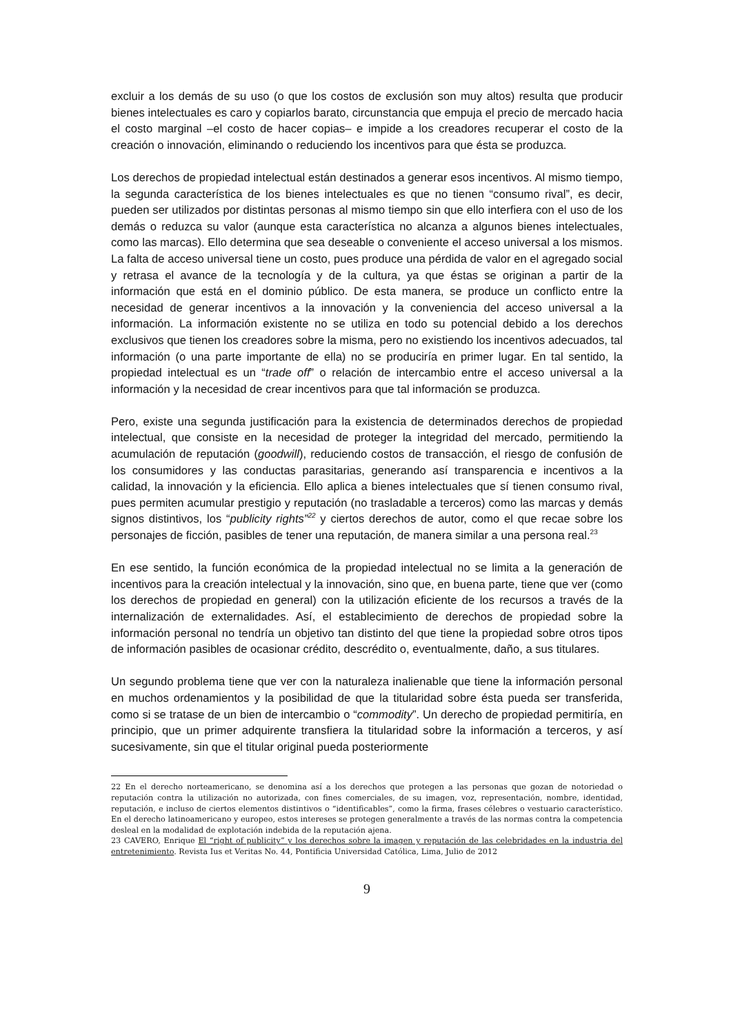excluir a los demás de su uso (o que los costos de exclusión son muy altos) resulta que producir bienes intelectuales es caro y copiarlos barato, circunstancia que empuja el precio de mercado hacia el costo marginal –el costo de hacer copias– e impide a los creadores recuperar el costo de la creación o innovación, eliminando o reduciendo los incentivos para que ésta se produzca.
Los derechos de propiedad intelectual están destinados a generar esos incentivos. Al mismo tiempo, la segunda característica de los bienes intelectuales es que no tienen “consumo rival”, es decir, pueden ser utilizados por distintas personas al mismo tiempo sin que ello interfiera con el uso de los demás o reduzca su valor (aunque esta característica no alcanza a algunos bienes intelectuales, como las marcas). Ello determina que sea deseable o conveniente el acceso universal a los mismos. La falta de acceso universal tiene un costo, pues produce una pérdida de valor en el agregado social y retrasa el avance de la tecnología y de la cultura, ya que éstas se originan a partir de la información que está en el dominio público. De esta manera, se produce un conflicto entre la necesidad de generar incentivos a la innovación y la conveniencia del acceso universal a la información. La información existente no se utiliza en todo su potencial debido a los derechos exclusivos que tienen los creadores sobre la misma, pero no existiendo los incentivos adecuados, tal información (o una parte importante de ella) no se produciría en primer lugar. En tal sentido, la propiedad intelectual es un “trade off” o relación de intercambio entre el acceso universal a la información y la necesidad de crear incentivos para que tal información se produzca.
Pero, existe una segunda justificación para la existencia de determinados derechos de propiedad intelectual, que consiste en la necesidad de proteger la integridad del mercado, permitiendo la acumulación de reputación (goodwill), reduciendo costos de transacción, el riesgo de confusión de los consumidores y las conductas parasitarias, generando así transparencia e incentivos a la calidad, la innovación y la eficiencia. Ello aplica a bienes intelectuales que sí tienen consumo rival, pues permiten acumular prestigio y reputación (no trasladable a terceros) como las marcas y demás signos distintivos, los “publicity rights”<sup>22</sup> y ciertos derechos de autor, como el que recae sobre los personajes de ficción, pasibles de tener una reputación, de manera similar a una persona real.<sup>23</sup>
En ese sentido, la función económica de la propiedad intelectual no se limita a la generación de incentivos para la creación intelectual y la innovación, sino que, en buena parte, tiene que ver (como los derechos de propiedad en general) con la utilización eficiente de los recursos a través de la internalización de externalidades. Así, el establecimiento de derechos de propiedad sobre la información personal no tendría un objetivo tan distinto del que tiene la propiedad sobre otros tipos de información pasibles de ocasionar crédito, descrédito o, eventualmente, daño, a sus titulares.
Un segundo problema tiene que ver con la naturaleza inalienable que tiene la información personal en muchos ordenamientos y la posibilidad de que la titularidad sobre ésta pueda ser transferida, como si se tratase de un bien de intercambio o “commodity”. Un derecho de propiedad permitiría, en principio, que un primer adquirente transfiera la titularidad sobre la información a terceros, y así sucesivamente, sin que el titular original pueda posteriormente
22 En el derecho norteamericano, se denomina así a los derechos que protegen a las personas que gozan de notoriedad o reputación contra la utilización no autorizada, con fines comerciales, de su imagen, voz, representación, nombre, identidad, reputación, e incluso de ciertos elementos distintivos o “identificables”, como la firma, frases célebres o vestuario característico. En el derecho latinoamericano y europeo, estos intereses se protegen generalmente a través de las normas contra la competencia desleal en la modalidad de explotación indebida de la reputación ajena.
23 CAVERO, Enrique El “right of publicity” y los derechos sobre la imagen y reputación de las celebridades en la industria del entretenimiento. Revista Ius et Veritas No. 44, Pontificia Universidad Católica, Lima, Julio de 2012
9